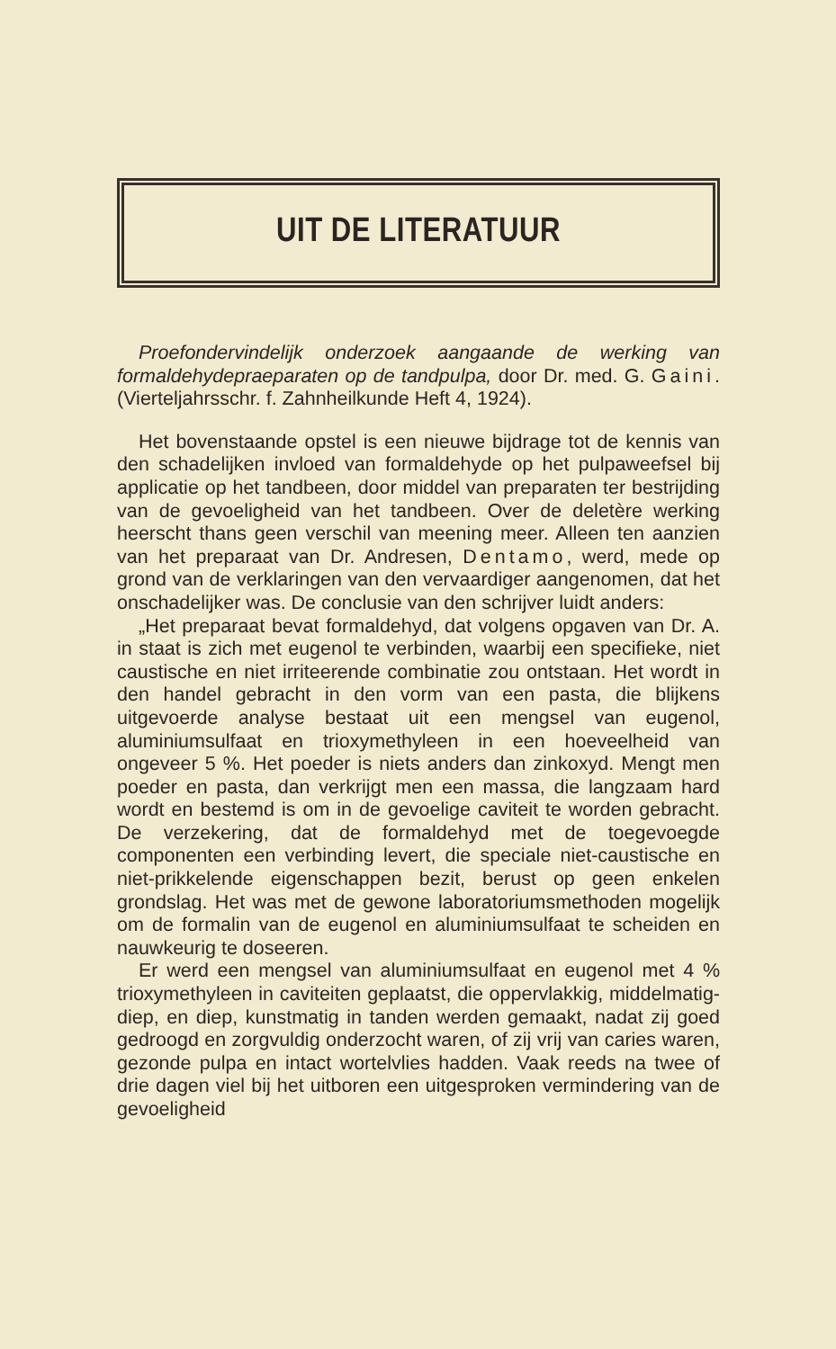UIT DE LITERATUUR
Proefondervindelijk onderzoek aangaande de werking van formaldehydepraeparaten op de tandpulpa, door Dr. med. G. Gaini. (Vierteljahrsschr. f. Zahnheilkunde Heft 4, 1924).
Het bovenstaande opstel is een nieuwe bijdrage tot de kennis van den schadelijken invloed van formaldehyde op het pulpaweefsel bij applicatie op het tandbeen, door middel van preparaten ter bestrijding van de gevoeligheid van het tandbeen. Over de deletère werking heerscht thans geen verschil van meening meer. Alleen ten aanzien van het preparaat van Dr. Andresen, Dentamo, werd, mede op grond van de verklaringen van den vervaardiger aangenomen, dat het onschadelijker was. De conclusie van den schrijver luidt anders:
„Het preparaat bevat formaldehyd, dat volgens opgaven van Dr. A. in staat is zich met eugenol te verbinden, waarbij een specifieke, niet caustische en niet irriteerende combinatie zou ontstaan. Het wordt in den handel gebracht in den vorm van een pasta, die blijkens uitgevoerde analyse bestaat uit een mengsel van eugenol, aluminiumsulfaat en trioxymethyleen in een hoeveelheid van ongeveer 5 %. Het poeder is niets anders dan zinkoxyd. Mengt men poeder en pasta, dan verkrijgt men een massa, die langzaam hard wordt en bestemd is om in de gevoelige caviteit te worden gebracht. De verzekering, dat de formaldehyd met de toegevoegde componenten een verbinding levert, die speciale niet-caustische en niet-prikkelende eigenschappen bezit, berust op geen enkelen grondslag. Het was met de gewone laboratoriumsmethoden mogelijk om de formalin van de eugenol en aluminiumsulfaat te scheiden en nauwkeurig te doseeren.
Er werd een mengsel van aluminiumsulfaat en eugenol met 4 % trioxymethyleen in caviteiten geplaatst, die oppervlakkig, middelmatig-diep, en diep, kunstmatig in tanden werden gemaakt, nadat zij goed gedroogd en zorgvuldig onderzocht waren, of zij vrij van caries waren, gezonde pulpa en intact wortelvlies hadden. Vaak reeds na twee of drie dagen viel bij het uitboren een uitgesproken vermindering van de gevoeligheid